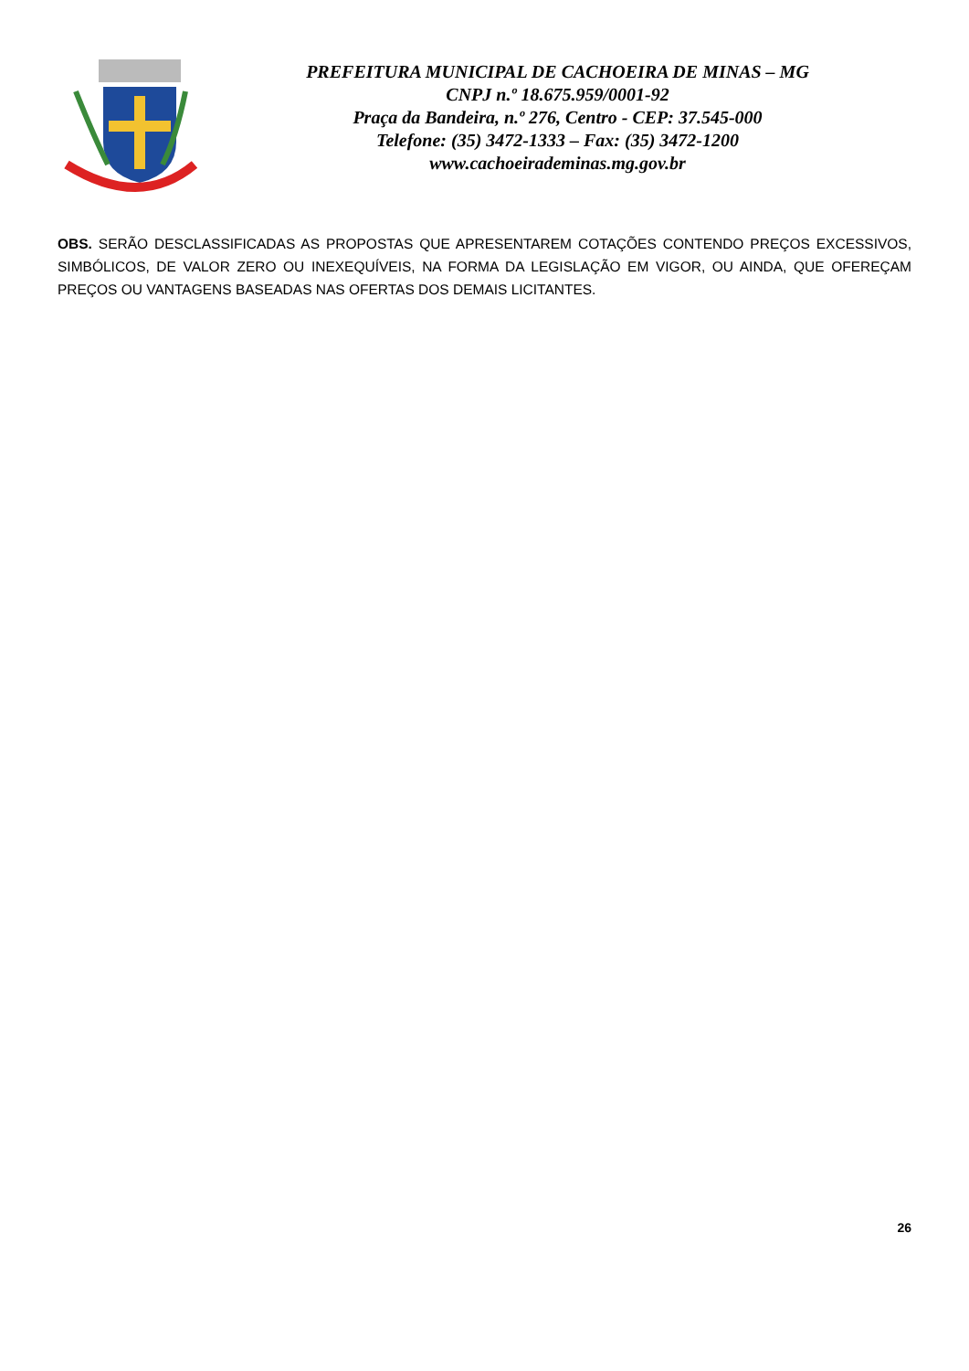PREFEITURA MUNICIPAL DE CACHOEIRA DE MINAS – MG
CNPJ n.º 18.675.959/0001-92
Praça da Bandeira, n.º 276, Centro - CEP: 37.545-000
Telefone: (35) 3472-1333 – Fax: (35) 3472-1200
www.cachoeirademinas.mg.gov.br
OBS. SERÃO DESCLASSIFICADAS AS PROPOSTAS QUE APRESENTAREM COTAÇÕES CONTENDO PREÇOS EXCESSIVOS, SIMBÓLICOS, DE VALOR ZERO OU INEXEQUÍVEIS, NA FORMA DA LEGISLAÇÃO EM VIGOR, OU AINDA, QUE OFEREÇAM PREÇOS OU VANTAGENS BASEADAS NAS OFERTAS DOS DEMAIS LICITANTES.
26